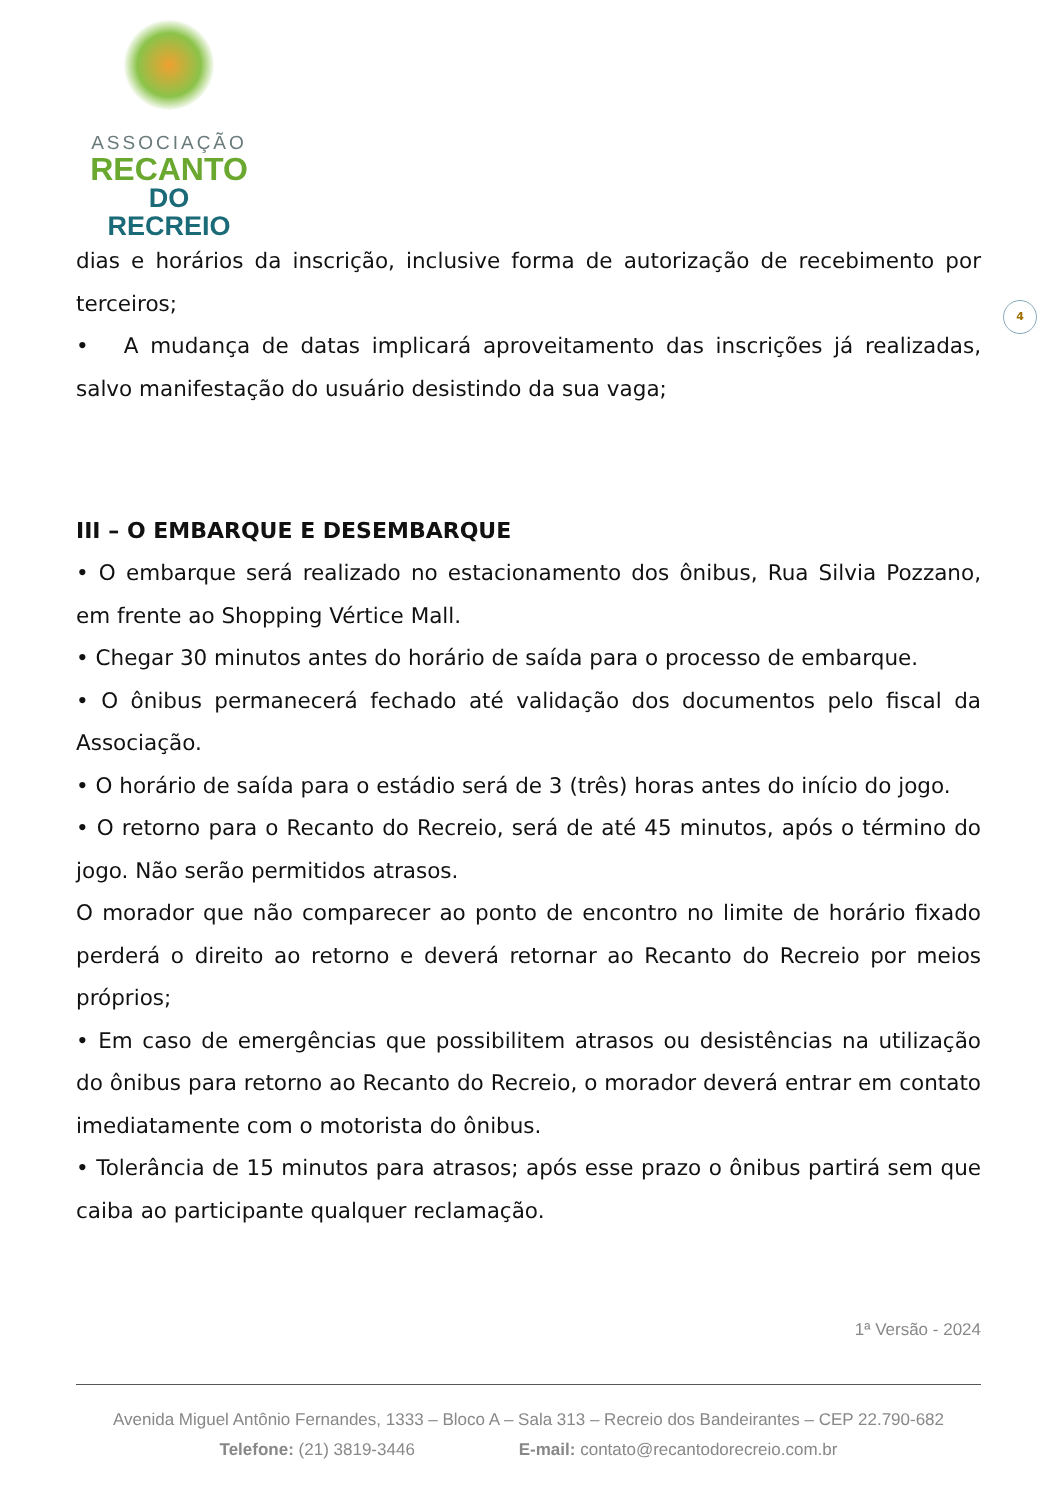ASSOCIAÇÃO
RECANTO
DO RECREIO
4
dias e horários da inscrição, inclusive forma de autorização de recebimento por terceiros;
• A mudança de datas implicará aproveitamento das inscrições já realizadas, salvo manifestação do usuário desistindo da sua vaga;
III – O EMBARQUE E DESEMBARQUE
• O embarque será realizado no estacionamento dos ônibus, Rua Silvia Pozzano, em frente ao Shopping Vértice Mall.
• Chegar 30 minutos antes do horário de saída para o processo de embarque.
• O ônibus permanecerá fechado até validação dos documentos pelo fiscal da Associação.
• O horário de saída para o estádio será de 3 (três) horas antes do início do jogo.
• O retorno para o Recanto do Recreio, será de até 45 minutos, após o término do jogo. Não serão permitidos atrasos.
O morador que não comparecer ao ponto de encontro no limite de horário fixado perderá o direito ao retorno e deverá retornar ao Recanto do Recreio por meios próprios;
• Em caso de emergências que possibilitem atrasos ou desistências na utilização do ônibus para retorno ao Recanto do Recreio, o morador deverá entrar em contato imediatamente com o motorista do ônibus.
• Tolerância de 15 minutos para atrasos; após esse prazo o ônibus partirá sem que caiba ao participante qualquer reclamação.
1ª Versão - 2024
Avenida Miguel Antônio Fernandes, 1333 – Bloco A – Sala 313 – Recreio dos Bandeirantes – CEP 22.790-682
Telefone: (21) 3819-3446 E-mail: contato@recantodorecreio.com.br